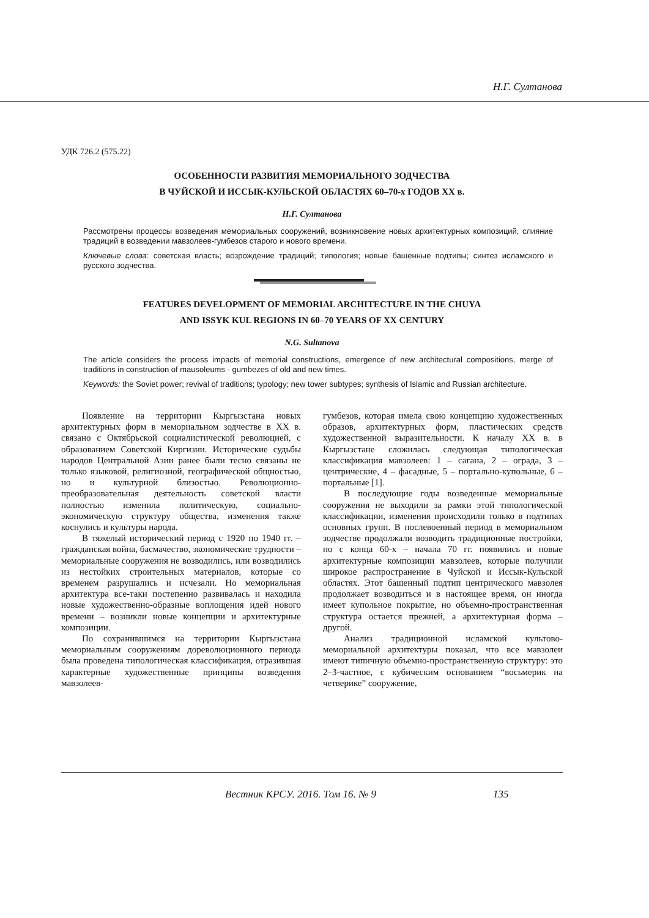Н.Г. Султанова
УДК 726.2 (575.22)
ОСОБЕННОСТИ РАЗВИТИЯ МЕМОРИАЛЬНОГО ЗОДЧЕСТВА
В ЧУЙСКОЙ И ИССЫК-КУЛЬСКОЙ ОБЛАСТЯХ 60–70-х ГОДОВ XX в.
Н.Г. Султанова
Рассмотрены процессы возведения мемориальных сооружений, возникновение новых архитектурных композиций, слияние традиций в возведении мавзолеев-гумбезов старого и нового времени.
Ключевые слова: советская власть; возрождение традиций; типология; новые башенные подтипы; синтез исламского и русского зодчества.
FEATURES DEVELOPMENT OF MEMORIAL ARCHITECTURE IN THE CHUYA
AND ISSYK KUL REGIONS IN 60–70 YEARS OF XX CENTURY
N.G. Sultanova
The article considers the process impacts of memorial constructions, emergence of new architectural compositions, merge of traditions in construction of mausoleums - gumbezes of old and new times.
Keywords: the Soviet power; revival of traditions; typology; new tower subtypes; synthesis of Islamic and Russian architecture.
Появление на территории Кыргызстана новых архитектурных форм в мемориальном зодчестве в XX в. связано с Октябрьской социалистической революцией, с образованием Советской Киргизии. Исторические судьбы народов Центральной Азии ранее были тесно связаны не только языковой, религиозной, географической общностью, но и культурной близостью. Революционно-преобразовательная деятельность советской власти полностью изменила политическую, социально-экономическую структуру общества, изменения также коснулись и культуры народа.
В тяжелый исторический период с 1920 по 1940 гг. – гражданская война, басмачество, экономические трудности – мемориальные сооружения не возводились, или возводились из нестойких строительных материалов, которые со временем разрушались и исчезали. Но мемориальная архитектура все-таки постепенно развивалась и находила новые художественно-образные воплощения идей нового времени – возникли новые концепции и архитектурные композиции.
По сохранившимся на территории Кыргызстана мемориальным сооружениям дореволюционного периода была проведена типологическая классификация, отразившая характерные художественные принципы возведения мавзолеев-
гумбезов, которая имела свою концепцию художественных образов, архитектурных форм, пластических средств художественной выразительности. К началу XX в. в Кыргызстане сложилась следующая типологическая классификация мавзолеев: 1 – сагана, 2 – ограда, 3 – центрические, 4 – фасадные, 5 – портально-купольные, 6 – портальные [1].
В последующие годы возведенные мемориальные сооружения не выходили за рамки этой типологической классификации, изменения происходили только в подтипах основных групп. В послевоенный период в мемориальном зодчестве продолжали возводить традиционные постройки, но с конца 60-х – начала 70 гг. появились и новые архитектурные композиции мавзолеев, которые получили широкое распространение в Чуйской и Иссык-Кульской областях. Этот башенный подтип центрического мавзолея продолжает возводиться и в настоящее время, он иногда имеет купольное покрытие, но объемно-пространственная структура остается прежней, а архитектурная форма – другой.
Анализ традиционной исламской культово-мемориальной архитектуры показал, что все мавзолеи имеют типичную объемно-пространственную структуру: это 2–3-частное, с кубическим основанием “восьмерик на четверике” сооружение,
Вестник КРСУ. 2016. Том 16. № 9
135